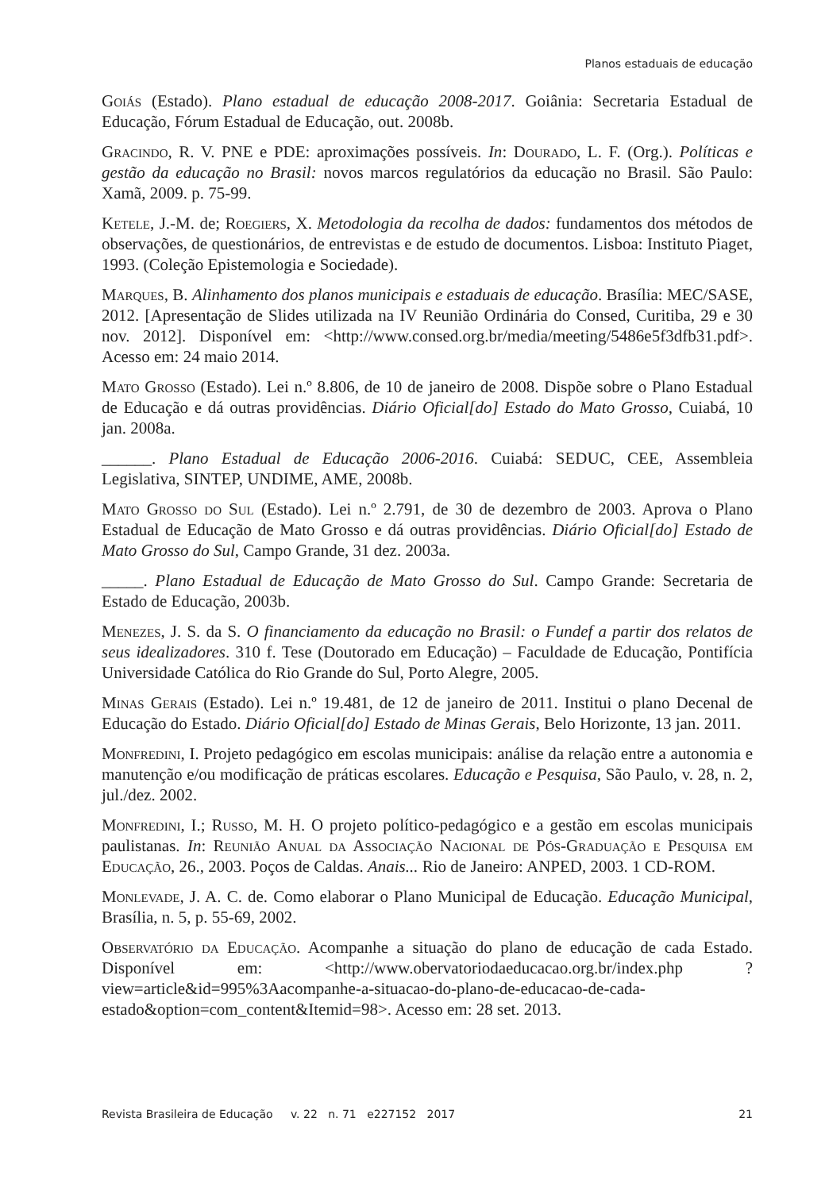Planos estaduais de educação
Goiás (Estado). Plano estadual de educação 2008-2017. Goiânia: Secretaria Estadual de Educação, Fórum Estadual de Educação, out. 2008b.
Gracindo, R. V. PNE e PDE: aproximações possíveis. In: Dourado, L. F. (Org.). Políticas e gestão da educação no Brasil: novos marcos regulatórios da educação no Brasil. São Paulo: Xamã, 2009. p. 75-99.
Ketele, J.-M. de; Roegiers, X. Metodologia da recolha de dados: fundamentos dos métodos de observações, de questionários, de entrevistas e de estudo de documentos. Lisboa: Instituto Piaget, 1993. (Coleção Epistemologia e Sociedade).
Marques, B. Alinhamento dos planos municipais e estaduais de educação. Brasília: MEC/SASE, 2012. [Apresentação de Slides utilizada na IV Reunião Ordinária do Consed, Curitiba, 29 e 30 nov. 2012]. Disponível em: <http://www.consed.org.br/media/meeting/5486e5f3dfb31.pdf>. Acesso em: 24 maio 2014.
Mato Grosso (Estado). Lei n.º 8.806, de 10 de janeiro de 2008. Dispõe sobre o Plano Estadual de Educação e dá outras providências. Diário Oficial[do] Estado do Mato Grosso, Cuiabá, 10 jan. 2008a.
______. Plano Estadual de Educação 2006-2016. Cuiabá: SEDUC, CEE, Assembleia Legislativa, SINTEP, UNDIME, AME, 2008b.
Mato Grosso do Sul (Estado). Lei n.º 2.791, de 30 de dezembro de 2003. Aprova o Plano Estadual de Educação de Mato Grosso e dá outras providências. Diário Oficial[do] Estado de Mato Grosso do Sul, Campo Grande, 31 dez. 2003a.
_____. Plano Estadual de Educação de Mato Grosso do Sul. Campo Grande: Secretaria de Estado de Educação, 2003b.
Menezes, J. S. da S. O financiamento da educação no Brasil: o Fundef a partir dos relatos de seus idealizadores. 310 f. Tese (Doutorado em Educação) – Faculdade de Educação, Pontifícia Universidade Católica do Rio Grande do Sul, Porto Alegre, 2005.
Minas Gerais (Estado). Lei n.º 19.481, de 12 de janeiro de 2011. Institui o plano Decenal de Educação do Estado. Diário Oficial[do] Estado de Minas Gerais, Belo Horizonte, 13 jan. 2011.
Monfredini, I. Projeto pedagógico em escolas municipais: análise da relação entre a autonomia e manutenção e/ou modificação de práticas escolares. Educação e Pesquisa, São Paulo, v. 28, n. 2, jul./dez. 2002.
Monfredini, I.; Russo, M. H. O projeto político-pedagógico e a gestão em escolas municipais paulistanas. In: Reunião Anual da Associação Nacional de Pós-Graduação e Pesquisa em Educação, 26., 2003. Poços de Caldas. Anais... Rio de Janeiro: ANPED, 2003. 1 CD-ROM.
Monlevade, J. A. C. de. Como elaborar o Plano Municipal de Educação. Educação Municipal, Brasília, n. 5, p. 55-69, 2002.
Observatório da Educação. Acompanhe a situação do plano de educação de cada Estado. Disponível em: <http://www.obervatoriodaeducacao.org.br/index.php ?view=article&id=995%3Aacompanhe-a-situacao-do-plano-de-educacao-de-cada-estado&option=com_content&Itemid=98>. Acesso em: 28 set. 2013.
Revista Brasileira de Educação v. 22 n. 71 e227152 2017 21